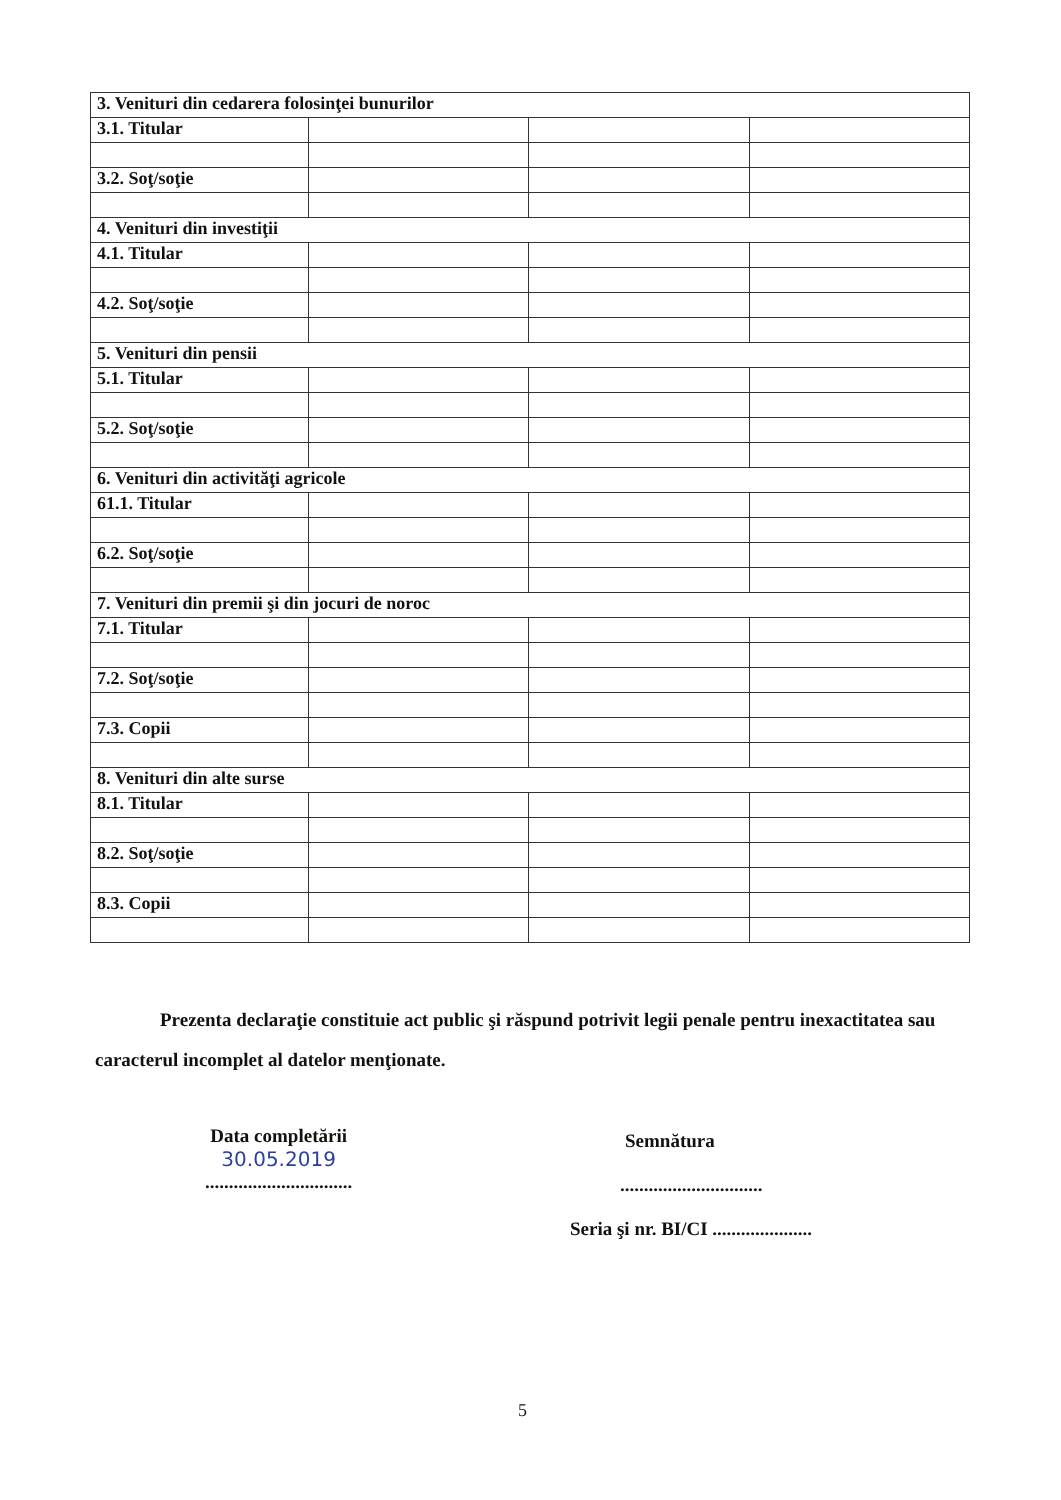| 3. Venituri din cedarera folosinţei bunurilor | | | |
| 3.1. Titular | | | |
| 3.2. Soţ/soţie | | | |
| 4. Venituri din investiţii | | | |
| 4.1. Titular | | | |
| 4.2. Soţ/soţie | | | |
| 5. Venituri din pensii | | | |
| 5.1. Titular | | | |
| 5.2. Soţ/soţie | | | |
| 6. Venituri din activităţi agricole | | | |
| 61.1. Titular | | | |
| 6.2. Soţ/soţie | | | |
| 7. Venituri din premii şi din jocuri de noroc | | | |
| 7.1. Titular | | | |
| 7.2. Soţ/soţie | | | |
| 7.3. Copii | | | |
| 8. Venituri din alte surse | | | |
| 8.1. Titular | | | |
| 8.2. Soţ/soţie | | | |
| 8.3. Copii | | | |
Prezenta declaraţie constituie act public şi răspund potrivit legii penale pentru inexactitatea sau caracterul incomplet al datelor menţionate.
Data completării
30.05.2019
...............................
Semnătura
..............................
Seria şi nr. BI/CI .....................
5